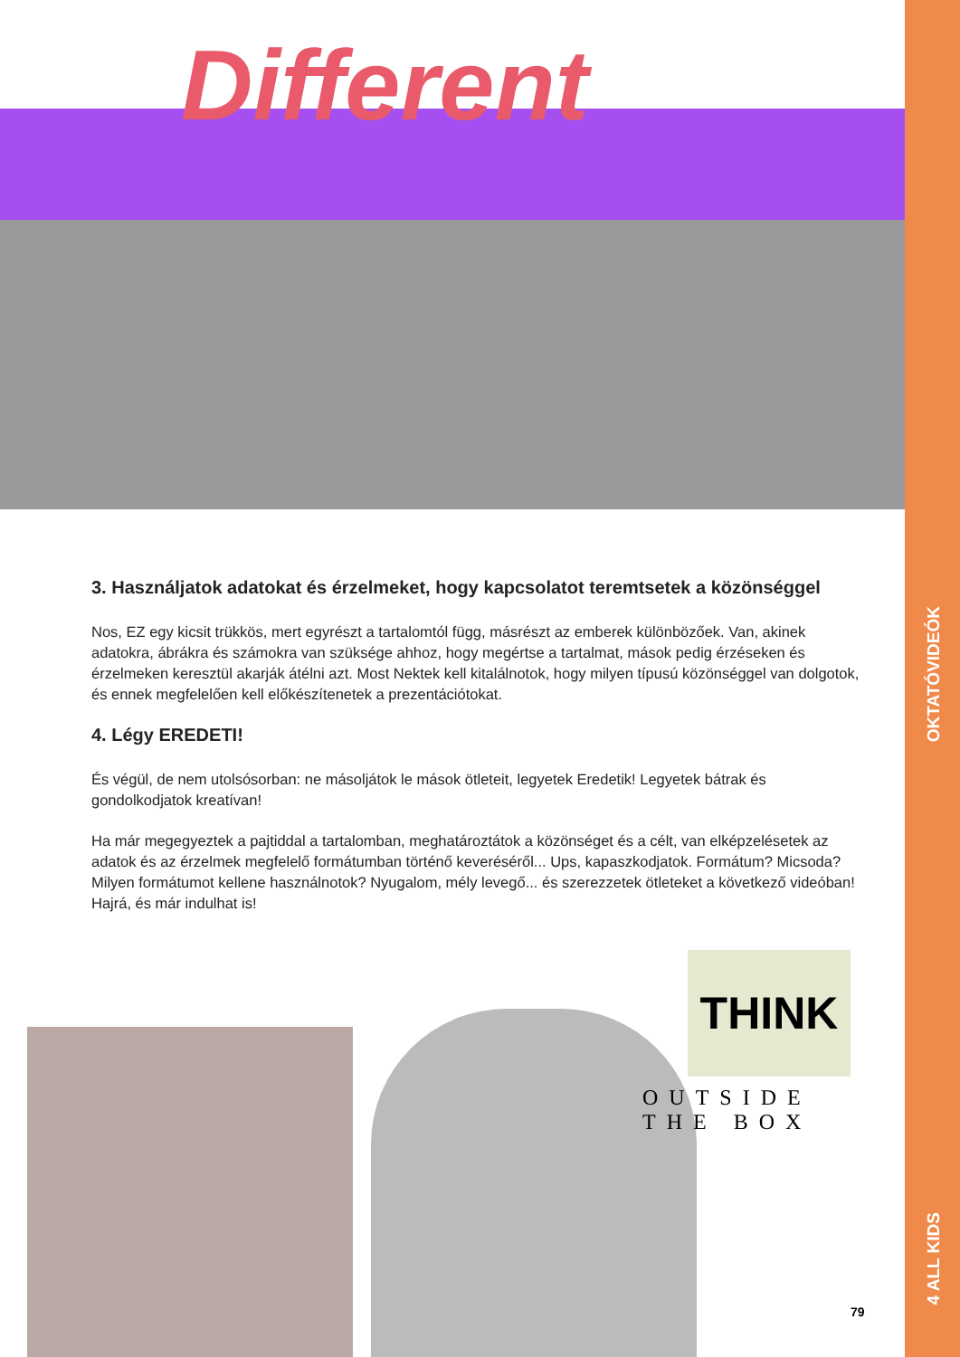OKTATÓVIDEÓK
4 ALL KIDS
Different
3. Használjatok adatokat és érzelmeket, hogy kapcsolatot teremtsetek a közönséggel
Nos, EZ egy kicsit trükkös, mert egyrészt a tartalomtól függ, másrészt az emberek különbözőek. Van, akinek adatokra, ábrákra és számokra van szüksége ahhoz, hogy megértse a tartalmat, mások pedig érzéseken és érzelmeken keresztül akarják átélni azt. Most Nektek kell kitalálnotok, hogy milyen típusú közönséggel van dolgotok, és ennek megfelelően kell előkészítenetek a prezentációtokat.
4. Légy EREDETI!
És végül, de nem utolsósorban: ne másoljátok le mások ötleteit, legyetek Eredetik! Legyetek bátrak és gondolkodjatok kreatívan!
Ha már megegyeztek a pajtiddal a tartalomban, meghatároztátok a közönséget és a célt, van elképzelésetek az adatok és az érzelmek megfelelő formátumban történő keveréséről... Ups, kapaszkodjatok. Formátum? Micsoda? Milyen formátumot kellene használnotok? Nyugalom, mély levegő... és szerezzetek ötleteket a következő videóban! Hajrá, és már indulhat is!
THINK
OUTSIDE
THE BOX
79